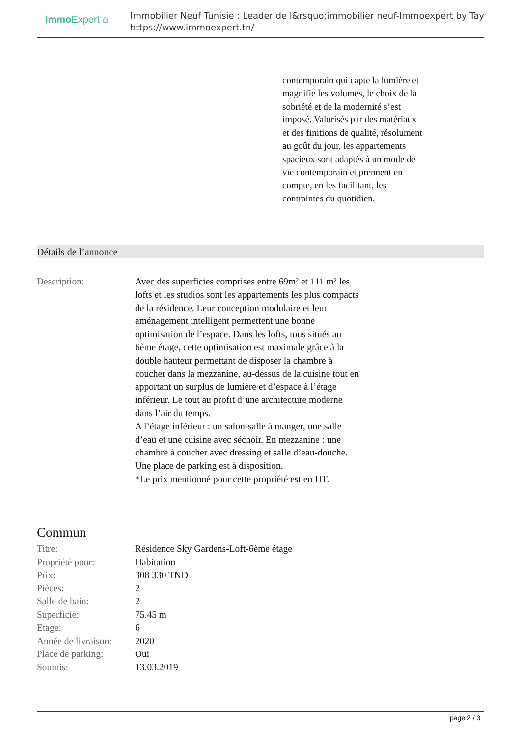Immo Expert ⌂
Immobilier Neuf Tunisie : Leader de l&rsquo;immobilier neuf-Immoexpert by Tay
https://www.immoexpert.tn/
contemporain qui capte la lumière et magnifie les volumes, le choix de la sobriété et de la modernité s’est imposé. Valorisés par des matériaux et des finitions de qualité, résolument au goût du jour, les appartements spacieux sont adaptés à un mode de vie contemporain et prennent en compte, en les facilitant, les contraintes du quotidien.
Détails de l’annonce
Description: Avec des superficies comprises entre 69m² et 111 m² les lofts et les studios sont les appartements les plus compacts de la résidence. Leur conception modulaire et leur aménagement intelligent permettent une bonne optimisation de l’espace. Dans les lofts, tous situés au 6ème étage, cette optimisation est maximale grâce à la double hauteur permettant de disposer la chambre à coucher dans la mezzanine, au-dessus de la cuisine tout en apportant un surplus de lumière et d’espace à l’étage inférieur. Le tout au profit d’une architecture moderne dans l’air du temps.
A l’étage inférieur : un salon-salle à manger, une salle d’eau et une cuisine avec séchoir. En mezzanine : une chambre à coucher avec dressing et salle d’eau-douche.
Une place de parking est à disposition.
*Le prix mentionné pour cette propriété est en HT.
Commun
| Titre: | Résidence Sky Gardens-Loft-6ème étage |
| Propriété pour: | Habitation |
| Prix: | 308 330 TND |
| Pièces: | 2 |
| Salle de bain: | 2 |
| Superficie: | 75.45 m |
| Etage: | 6 |
| Année de livraison: | 2020 |
| Place de parking: | Oui |
| Soumis: | 13.03.2019 |
page 2 / 3